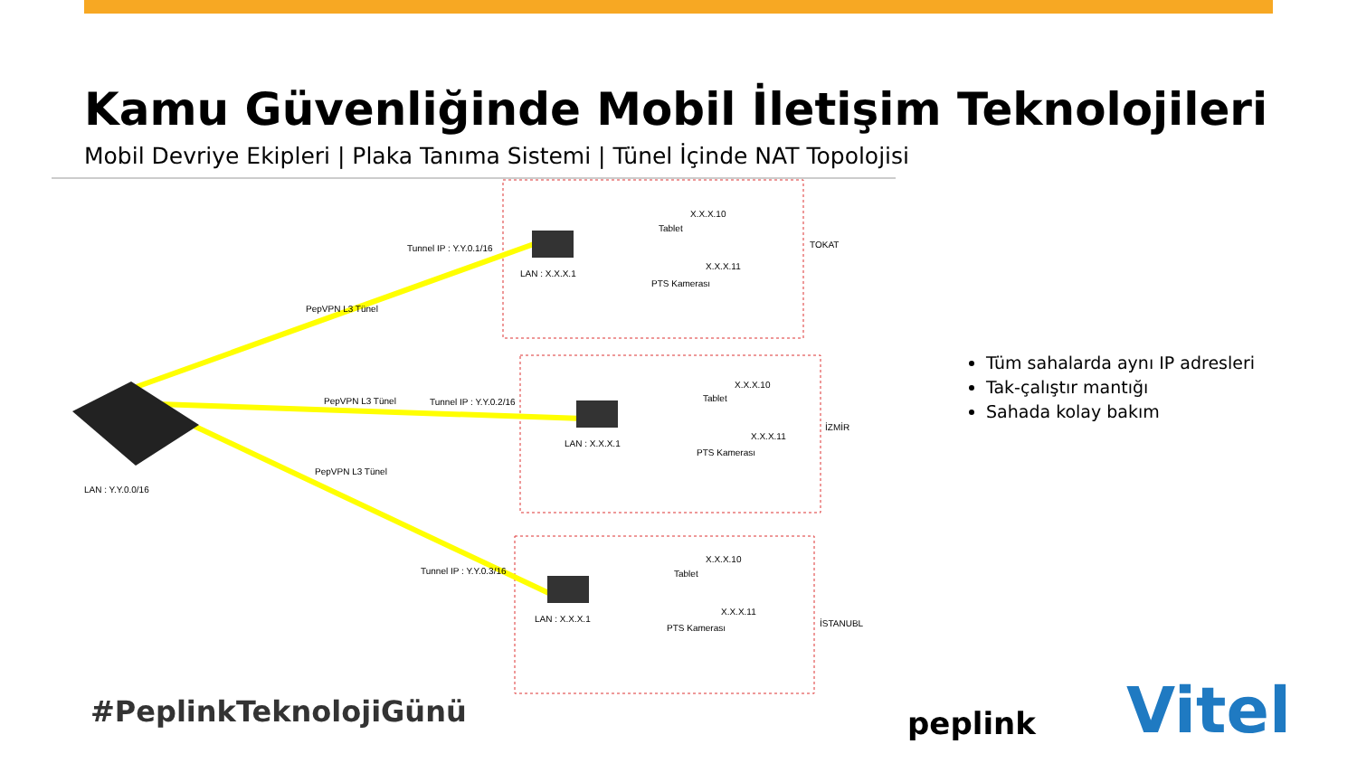Kamu Güvenliğinde Mobil İletişim Teknolojileri
Mobil Devriye Ekipleri | Plaka Tanıma Sistemi | Tünel İçinde NAT Topolojisi
Tunnel IP : Y.Y.0.1/16
LAN : X.X.X.1
X.X.X.10
Tablet
X.X.X.11
PTS Kamerası
TOKAT
PepVPN L3 Tünel
Tunnel IP : Y.Y.0.2/16
LAN : X.X.X.1
X.X.X.10
Tablet
X.X.X.11
PTS Kamerası
İZMİR
PepVPN L3 Tünel
PepVPN L3 Tünel
Tunnel IP : Y.Y.0.3/16
LAN : X.X.X.1
X.X.X.10
Tablet
X.X.X.11
PTS Kamerası
İSTANUBL
LAN : Y.Y.0.0/16
Tüm sahalarda aynı IP adresleri
Tak-çalıştır mantığı
Sahada kolay bakım
#PeplinkTeknolojiGünü peplink Vitel